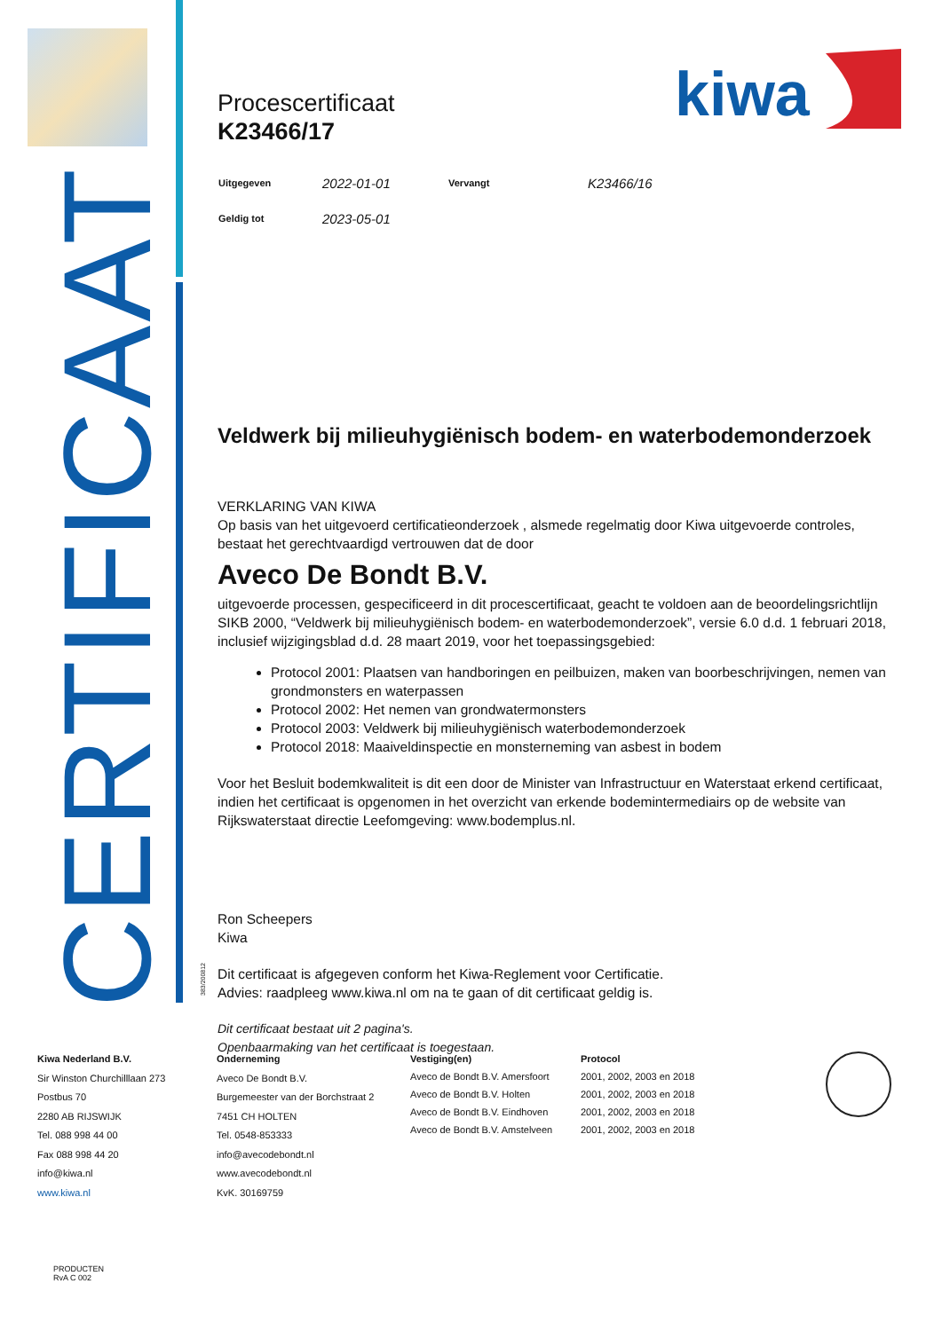CERTIFICAAT
kiwa
Procescertificaat
K23466/17
| Uitgegeven | 2022-01-01 | Vervangt | K23466/16 |
| Geldig tot | 2023-05-01 | | |
Veldwerk bij milieuhygiënisch bodem- en waterbodemonderzoek
VERKLARING VAN KIWA
Op basis van het uitgevoerd certificatieonderzoek , alsmede regelmatig door Kiwa uitgevoerde controles, bestaat het gerechtvaardigd vertrouwen dat de door
Aveco De Bondt B.V.
uitgevoerde processen, gespecificeerd in dit procescertificaat, geacht te voldoen aan de beoordelingsrichtlijn SIKB 2000, “Veldwerk bij milieuhygiënisch bodem- en waterbodemonderzoek”, versie 6.0 d.d. 1 februari 2018, inclusief wijzigingsblad d.d. 28 maart 2019, voor het toepassingsgebied:
Protocol 2001: Plaatsen van handboringen en peilbuizen, maken van boorbeschrijvingen, nemen van grondmonsters en waterpassen
Protocol 2002: Het nemen van grondwatermonsters
Protocol 2003: Veldwerk bij milieuhygiënisch waterbodemonderzoek
Protocol 2018: Maaiveldinspectie en monsterneming van asbest in bodem
Voor het Besluit bodemkwaliteit is dit een door de Minister van Infrastructuur en Waterstaat erkend certificaat, indien het certificaat is opgenomen in het overzicht van erkende bodemintermediairs op de website van Rijkswaterstaat directie Leefomgeving: www.bodemplus.nl.
Ron Scheepers
Kiwa
Dit certificaat is afgegeven conform het Kiwa-Reglement voor Certificatie.
Advies: raadpleeg www.kiwa.nl om na te gaan of dit certificaat geldig is.
Dit certificaat bestaat uit 2 pagina's.
Openbaarmaking van het certificaat is toegestaan.
383/200812
Kiwa Nederland B.V.
Sir Winston Churchilllaan 273
Postbus 70
2280 AB RIJSWIJK
Tel. 088 998 44 00
Fax 088 998 44 20
info@kiwa.nl
www.kiwa.nl
Onderneming
Aveco De Bondt B.V.
Burgemeester van der Borchstraat 2
7451 CH HOLTEN
Tel. 0548-853333
info@avecodebondt.nl
www.avecodebondt.nl
KvK. 30169759
| Vestiging(en) | Protocol |
| --- | --- |
| Aveco de Bondt B.V. Amersfoort | 2001, 2002, 2003 en 2018 |
| Aveco de Bondt B.V. Holten | 2001, 2002, 2003 en 2018 |
| Aveco de Bondt B.V. Eindhoven | 2001, 2002, 2003 en 2018 |
| Aveco de Bondt B.V. Amstelveen | 2001, 2002, 2003 en 2018 |
PRODUCTEN
RvA C 002